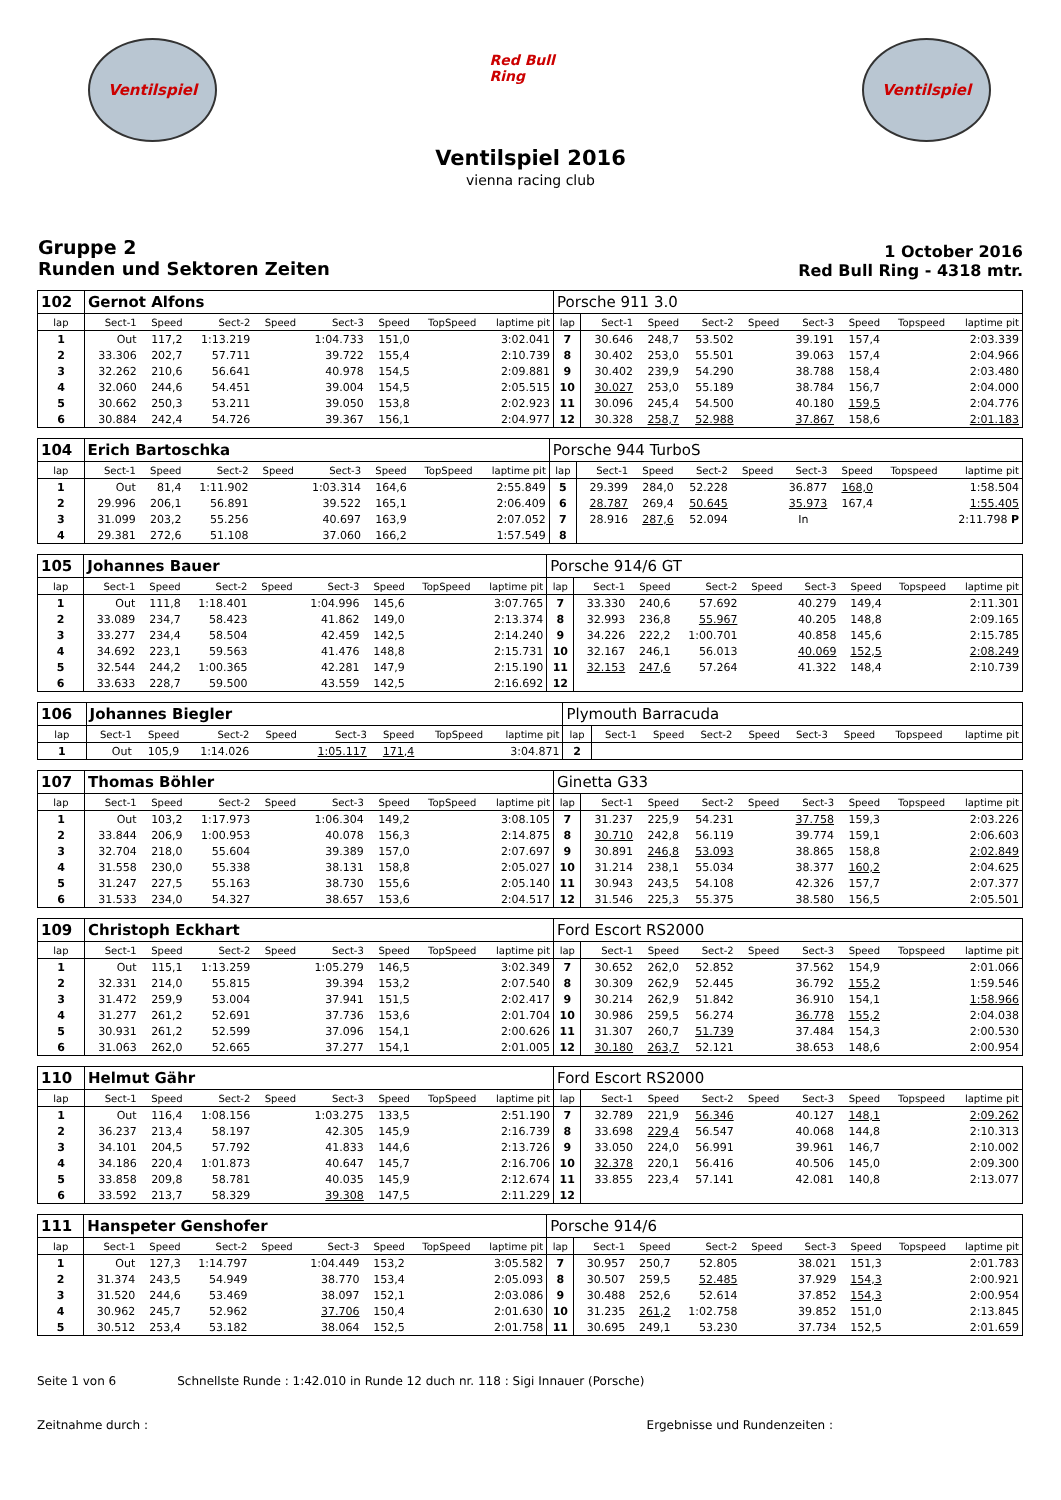Ventilspiel
Red Bull Ring
Ventilspiel
Ventilspiel 2016
vienna racing club
Gruppe 2
Runden und Sektoren Zeiten
1 October 2016
Red Bull Ring - 4318 mtr.
| 102 | Gernot Alfons | | | | | | | | Porsche 911 3.0 | | | | | | | | |
| lap | Sect-1 | Speed | Sect-2 | Speed | Sect-3 | Speed | TopSpeed | laptime pit | lap | Sect-1 | Speed | Sect-2 | Speed | Sect-3 | Speed | Topspeed | laptime pit |
| 1 | Out | 117,2 | 1:13.219 | | 1:04.733 | 151,0 | | 3:02.041 | 7 | 30.646 | 248,7 | 53.502 | | 39.191 | 157,4 | | 2:03.339 |
| 2 | 33.306 | 202,7 | 57.711 | | 39.722 | 155,4 | | 2:10.739 | 8 | 30.402 | 253,0 | 55.501 | | 39.063 | 157,4 | | 2:04.966 |
| 3 | 32.262 | 210,6 | 56.641 | | 40.978 | 154,5 | | 2:09.881 | 9 | 30.402 | 239,9 | 54.290 | | 38.788 | 158,4 | | 2:03.480 |
| 4 | 32.060 | 244,6 | 54.451 | | 39.004 | 154,5 | | 2:05.515 | 10 | 30.027 | 253,0 | 55.189 | | 38.784 | 156,7 | | 2:04.000 |
| 5 | 30.662 | 250,3 | 53.211 | | 39.050 | 153,8 | | 2:02.923 | 11 | 30.096 | 245,4 | 54.500 | | 40.180 | 159,5 | | 2:04.776 |
| 6 | 30.884 | 242,4 | 54.726 | | 39.367 | 156,1 | | 2:04.977 | 12 | 30.328 | 258,7 | 52.988 | | 37.867 | 158,6 | | 2:01.183 |
| 104 | Erich Bartoschka | | | | | | | | Porsche 944 TurboS | | | | | | | | |
| lap | Sect-1 | Speed | Sect-2 | Speed | Sect-3 | Speed | TopSpeed | laptime pit | lap | Sect-1 | Speed | Sect-2 | Speed | Sect-3 | Speed | Topspeed | laptime pit |
| 1 | Out | 81,4 | 1:11.902 | | 1:03.314 | 164,6 | | 2:55.849 | 5 | 29.399 | 284,0 | 52.228 | | 36.877 | 168,0 | | 1:58.504 |
| 2 | 29.996 | 206,1 | 56.891 | | 39.522 | 165,1 | | 2:06.409 | 6 | 28.787 | 269,4 | 50.645 | | 35.973 | 167,4 | | 1:55.405 |
| 3 | 31.099 | 203,2 | 55.256 | | 40.697 | 163,9 | | 2:07.052 | 7 | 28.916 | 287,6 | 52.094 | | In | | | 2:11.798 P |
| 4 | 29.381 | 272,6 | 51.108 | | 37.060 | 166,2 | | 1:57.549 | 8 | | | | | | | | |
| 105 | Johannes Bauer | | | | | | | | Porsche 914/6 GT | | | | | | | | |
| lap | Sect-1 | Speed | Sect-2 | Speed | Sect-3 | Speed | TopSpeed | laptime pit | lap | Sect-1 | Speed | Sect-2 | Speed | Sect-3 | Speed | Topspeed | laptime pit |
| 1 | Out | 111,8 | 1:18.401 | | 1:04.996 | 145,6 | | 3:07.765 | 7 | 33.330 | 240,6 | 57.692 | | 40.279 | 149,4 | | 2:11.301 |
| 2 | 33.089 | 234,7 | 58.423 | | 41.862 | 149,0 | | 2:13.374 | 8 | 32.993 | 236,8 | 55.967 | | 40.205 | 148,8 | | 2:09.165 |
| 3 | 33.277 | 234,4 | 58.504 | | 42.459 | 142,5 | | 2:14.240 | 9 | 34.226 | 222,2 | 1:00.701 | | 40.858 | 145,6 | | 2:15.785 |
| 4 | 34.692 | 223,1 | 59.563 | | 41.476 | 148,8 | | 2:15.731 | 10 | 32.167 | 246,1 | 56.013 | | 40.069 | 152,5 | | 2:08.249 |
| 5 | 32.544 | 244,2 | 1:00.365 | | 42.281 | 147,9 | | 2:15.190 | 11 | 32.153 | 247,6 | 57.264 | | 41.322 | 148,4 | | 2:10.739 |
| 6 | 33.633 | 228,7 | 59.500 | | 43.559 | 142,5 | | 2:16.692 | 12 | | | | | | | | |
| 106 | Johannes Biegler | | | | | | | | Plymouth Barracuda | | | | | | | | |
| lap | Sect-1 | Speed | Sect-2 | Speed | Sect-3 | Speed | TopSpeed | laptime pit | lap | Sect-1 | Speed | Sect-2 | Speed | Sect-3 | Speed | Topspeed | laptime pit |
| 1 | Out | 105,9 | 1:14.026 | | 1:05.117 | 171,4 | | 3:04.871 | 2 | | | | | | | | |
| 107 | Thomas Böhler | | | | | | | | Ginetta G33 | | | | | | | | |
| lap | Sect-1 | Speed | Sect-2 | Speed | Sect-3 | Speed | TopSpeed | laptime pit | lap | Sect-1 | Speed | Sect-2 | Speed | Sect-3 | Speed | Topspeed | laptime pit |
| 1 | Out | 103,2 | 1:17.973 | | 1:06.304 | 149,2 | | 3:08.105 | 7 | 31.237 | 225,9 | 54.231 | | 37.758 | 159,3 | | 2:03.226 |
| 2 | 33.844 | 206,9 | 1:00.953 | | 40.078 | 156,3 | | 2:14.875 | 8 | 30.710 | 242,8 | 56.119 | | 39.774 | 159,1 | | 2:06.603 |
| 3 | 32.704 | 218,0 | 55.604 | | 39.389 | 157,0 | | 2:07.697 | 9 | 30.891 | 246,8 | 53.093 | | 38.865 | 158,8 | | 2:02.849 |
| 4 | 31.558 | 230,0 | 55.338 | | 38.131 | 158,8 | | 2:05.027 | 10 | 31.214 | 238,1 | 55.034 | | 38.377 | 160,2 | | 2:04.625 |
| 5 | 31.247 | 227,5 | 55.163 | | 38.730 | 155,6 | | 2:05.140 | 11 | 30.943 | 243,5 | 54.108 | | 42.326 | 157,7 | | 2:07.377 |
| 6 | 31.533 | 234,0 | 54.327 | | 38.657 | 153,6 | | 2:04.517 | 12 | 31.546 | 225,3 | 55.375 | | 38.580 | 156,5 | | 2:05.501 |
| 109 | Christoph Eckhart | | | | | | | | Ford Escort RS2000 | | | | | | | | |
| lap | Sect-1 | Speed | Sect-2 | Speed | Sect-3 | Speed | TopSpeed | laptime pit | lap | Sect-1 | Speed | Sect-2 | Speed | Sect-3 | Speed | Topspeed | laptime pit |
| 1 | Out | 115,1 | 1:13.259 | | 1:05.279 | 146,5 | | 3:02.349 | 7 | 30.652 | 262,0 | 52.852 | | 37.562 | 154,9 | | 2:01.066 |
| 2 | 32.331 | 214,0 | 55.815 | | 39.394 | 153,2 | | 2:07.540 | 8 | 30.309 | 262,9 | 52.445 | | 36.792 | 155,2 | | 1:59.546 |
| 3 | 31.472 | 259,9 | 53.004 | | 37.941 | 151,5 | | 2:02.417 | 9 | 30.214 | 262,9 | 51.842 | | 36.910 | 154,1 | | 1:58.966 |
| 4 | 31.277 | 261,2 | 52.691 | | 37.736 | 153,6 | | 2:01.704 | 10 | 30.986 | 259,5 | 56.274 | | 36.778 | 155,2 | | 2:04.038 |
| 5 | 30.931 | 261,2 | 52.599 | | 37.096 | 154,1 | | 2:00.626 | 11 | 31.307 | 260,7 | 51.739 | | 37.484 | 154,3 | | 2:00.530 |
| 6 | 31.063 | 262,0 | 52.665 | | 37.277 | 154,1 | | 2:01.005 | 12 | 30.180 | 263,7 | 52.121 | | 38.653 | 148,6 | | 2:00.954 |
| 110 | Helmut Gähr | | | | | | | | Ford Escort RS2000 | | | | | | | | |
| lap | Sect-1 | Speed | Sect-2 | Speed | Sect-3 | Speed | TopSpeed | laptime pit | lap | Sect-1 | Speed | Sect-2 | Speed | Sect-3 | Speed | Topspeed | laptime pit |
| 1 | Out | 116,4 | 1:08.156 | | 1:03.275 | 133,5 | | 2:51.190 | 7 | 32.789 | 221,9 | 56.346 | | 40.127 | 148,1 | | 2:09.262 |
| 2 | 36.237 | 213,4 | 58.197 | | 42.305 | 145,9 | | 2:16.739 | 8 | 33.698 | 229,4 | 56.547 | | 40.068 | 144,8 | | 2:10.313 |
| 3 | 34.101 | 204,5 | 57.792 | | 41.833 | 144,6 | | 2:13.726 | 9 | 33.050 | 224,0 | 56.991 | | 39.961 | 146,7 | | 2:10.002 |
| 4 | 34.186 | 220,4 | 1:01.873 | | 40.647 | 145,7 | | 2:16.706 | 10 | 32.378 | 220,1 | 56.416 | | 40.506 | 145,0 | | 2:09.300 |
| 5 | 33.858 | 209,8 | 58.781 | | 40.035 | 145,9 | | 2:12.674 | 11 | 33.855 | 223,4 | 57.141 | | 42.081 | 140,8 | | 2:13.077 |
| 6 | 33.592 | 213,7 | 58.329 | | 39.308 | 147,5 | | 2:11.229 | 12 | | | | | | | | |
| 111 | Hanspeter Genshofer | | | | | | | | Porsche 914/6 | | | | | | | | |
| lap | Sect-1 | Speed | Sect-2 | Speed | Sect-3 | Speed | TopSpeed | laptime pit | lap | Sect-1 | Speed | Sect-2 | Speed | Sect-3 | Speed | Topspeed | laptime pit |
| 1 | Out | 127,3 | 1:14.797 | | 1:04.449 | 153,2 | | 3:05.582 | 7 | 30.957 | 250,7 | 52.805 | | 38.021 | 151,3 | | 2:01.783 |
| 2 | 31.374 | 243,5 | 54.949 | | 38.770 | 153,4 | | 2:05.093 | 8 | 30.507 | 259,5 | 52.485 | | 37.929 | 154,3 | | 2:00.921 |
| 3 | 31.520 | 244,6 | 53.469 | | 38.097 | 152,1 | | 2:03.086 | 9 | 30.488 | 252,6 | 52.614 | | 37.852 | 154,3 | | 2:00.954 |
| 4 | 30.962 | 245,7 | 52.962 | | 37.706 | 150,4 | | 2:01.630 | 10 | 31.235 | 261,2 | 1:02.758 | | 39.852 | 151,0 | | 2:13.845 |
| 5 | 30.512 | 253,4 | 53.182 | | 38.064 | 152,5 | | 2:01.758 | 11 | 30.695 | 249,1 | 53.230 | | 37.734 | 152,5 | | 2:01.659 |
Seite 1 von 6 Schnellste Runde : 1:42.010 in Runde 12 duch nr. 118 : Sigi Innauer (Porsche)
Zeitnahme durch : Ergebnisse und Rundenzeiten :